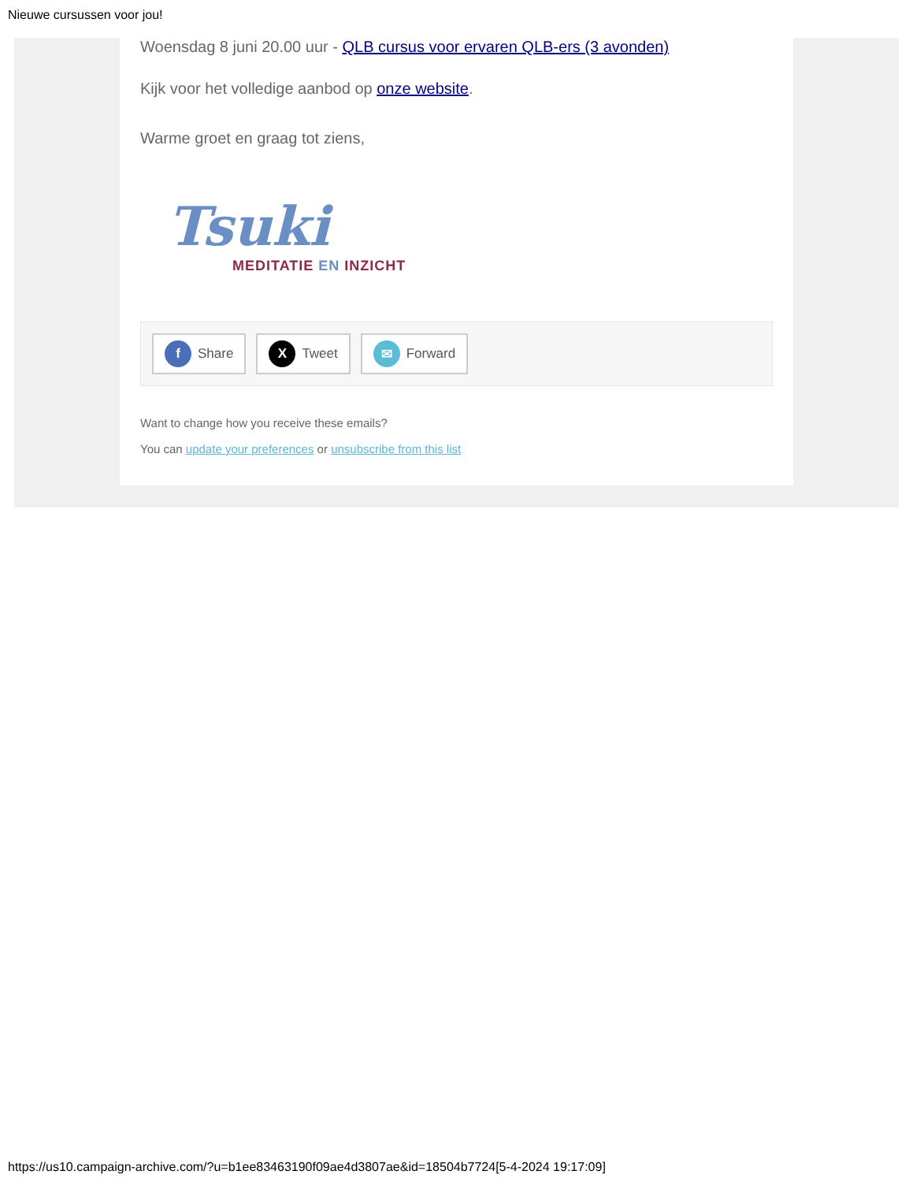Nieuwe cursussen voor jou!
Woensdag 8 juni 20.00 uur - QLB cursus voor ervaren QLB-ers (3 avonden)
Kijk voor het volledige aanbod op onze website.
Warme groet en graag tot ziens,
Tsuki
MEDITATIE EN INZICHT
f Share
X Tweet
✉ Forward
Want to change how you receive these emails?
You can update your preferences or unsubscribe from this list
https://us10.campaign-archive.com/?u=b1ee83463190f09ae4d3807ae&id=18504b7724[5-4-2024 19:17:09]